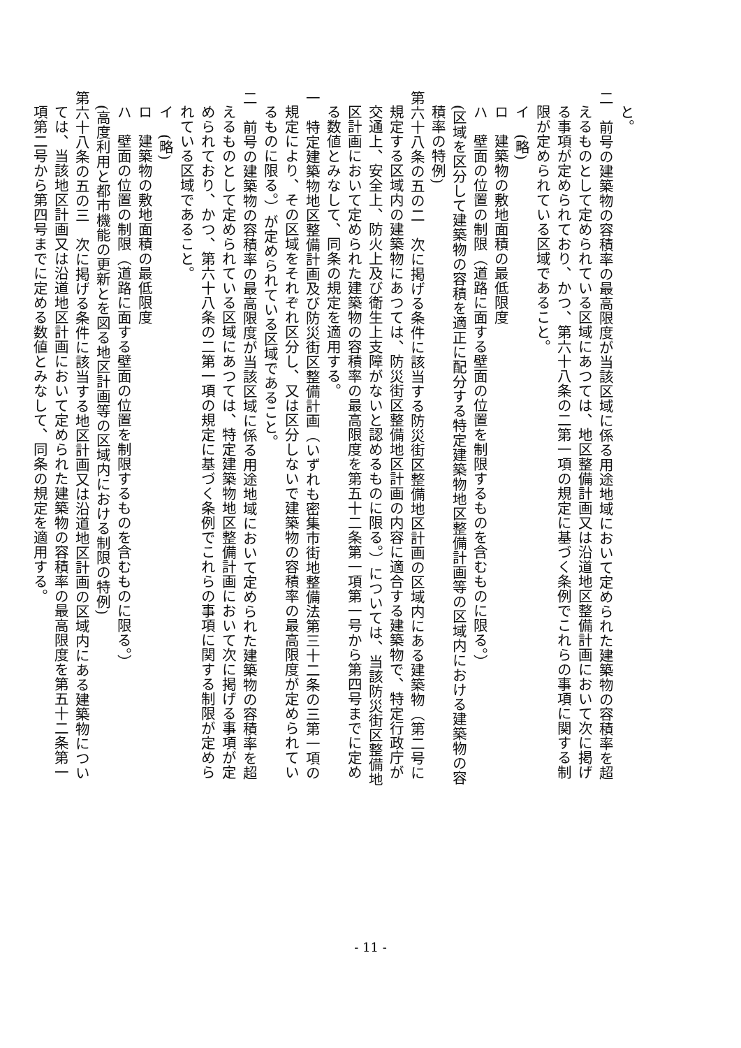と。
二　前号の建築物の容積率の最高限度が当該区域に係る用途地域において定められた建築物の容積率を超えるものとして定められている区域にあつては、地区整備計画又は沿道地区整備計画において次に掲げる事項が定められており、かつ、第六十八条の二第一項の規定に基づく条例でこれらの事項に関する制限が定められている区域であること。
イ　(略)
ロ　建築物の敷地面積の最低限度
ハ　壁面の位置の制限（道路に面する壁面の位置を制限するものを含むものに限る。）
(区域を区分して建築物の容積を適正に配分する特定建築物地区整備計画等の区域内における建築物の容積率の特例)
第六十八条の五の二　次に掲げる条件に該当する防災街区整備地区計画の区域内にある建築物（第二号に規定する区域内の建築物にあつては、防災街区整備地区計画の内容に適合する建築物で、特定行政庁が交通上、安全上、防火上及び衛生上支障がないと認めるものに限る。）については、当該防災街区整備地区計画において定められた建築物の容積率の最高限度を第五十二条第一項第一号から第四号までに定める数値とみなして、同条の規定を適用する。
一　特定建築物地区整備計画及び防災街区整備計画（いずれも密集市街地整備法第三十二条の三第一項の規定により、その区域をそれぞれ区分し、又は区分しないで建築物の容積率の最高限度が定められているものに限る。）が定められている区域であること。
二　前号の建築物の容積率の最高限度が当該区域に係る用途地域において定められた建築物の容積率を超えるものとして定められている区域にあつては、特定建築物地区整備計画において次に掲げる事項が定められており、かつ、第六十八条の二第一項の規定に基づく条例でこれらの事項に関する制限が定められている区域であること。
イ　(略)
ロ　建築物の敷地面積の最低限度
ハ　壁面の位置の制限（道路に面する壁面の位置を制限するものを含むものに限る。）
(高度利用と都市機能の更新とを図る地区計画等の区域内における制限の特例)
第六十八条の五の三　次に掲げる条件に該当する地区計画又は沿道地区計画の区域内にある建築物については、当該地区計画又は沿道地区計画において定められた建築物の容積率の最高限度を第五十二条第一項第二号から第四号までに定める数値とみなして、同条の規定を適用する。
- 11 -